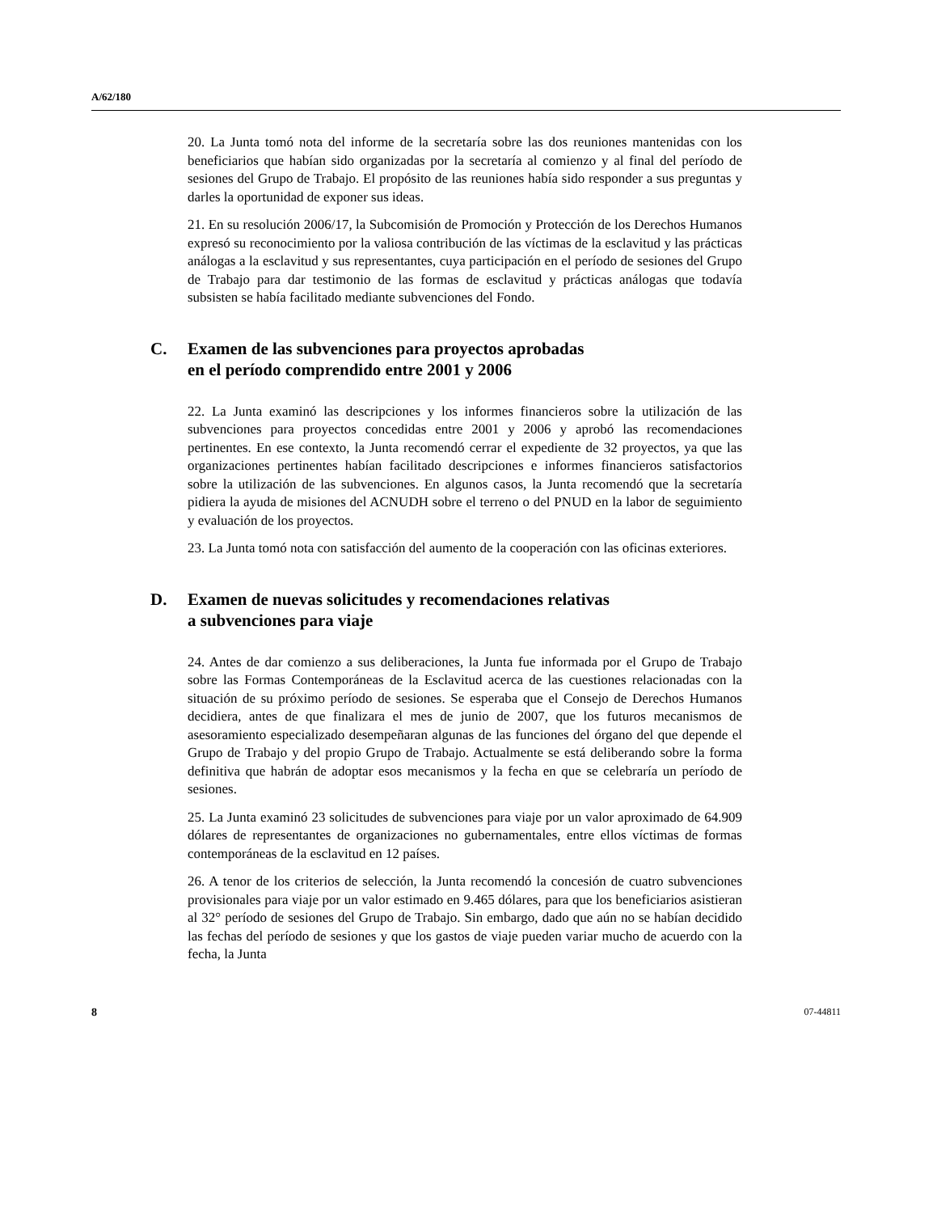A/62/180
20. La Junta tomó nota del informe de la secretaría sobre las dos reuniones mantenidas con los beneficiarios que habían sido organizadas por la secretaría al comienzo y al final del período de sesiones del Grupo de Trabajo. El propósito de las reuniones había sido responder a sus preguntas y darles la oportunidad de exponer sus ideas.
21. En su resolución 2006/17, la Subcomisión de Promoción y Protección de los Derechos Humanos expresó su reconocimiento por la valiosa contribución de las víctimas de la esclavitud y las prácticas análogas a la esclavitud y sus representantes, cuya participación en el período de sesiones del Grupo de Trabajo para dar testimonio de las formas de esclavitud y prácticas análogas que todavía subsisten se había facilitado mediante subvenciones del Fondo.
C. Examen de las subvenciones para proyectos aprobadas
en el período comprendido entre 2001 y 2006
22. La Junta examinó las descripciones y los informes financieros sobre la utilización de las subvenciones para proyectos concedidas entre 2001 y 2006 y aprobó las recomendaciones pertinentes. En ese contexto, la Junta recomendó cerrar el expediente de 32 proyectos, ya que las organizaciones pertinentes habían facilitado descripciones e informes financieros satisfactorios sobre la utilización de las subvenciones. En algunos casos, la Junta recomendó que la secretaría pidiera la ayuda de misiones del ACNUDH sobre el terreno o del PNUD en la labor de seguimiento y evaluación de los proyectos.
23. La Junta tomó nota con satisfacción del aumento de la cooperación con las oficinas exteriores.
D. Examen de nuevas solicitudes y recomendaciones relativas
a subvenciones para viaje
24. Antes de dar comienzo a sus deliberaciones, la Junta fue informada por el Grupo de Trabajo sobre las Formas Contemporáneas de la Esclavitud acerca de las cuestiones relacionadas con la situación de su próximo período de sesiones. Se esperaba que el Consejo de Derechos Humanos decidiera, antes de que finalizara el mes de junio de 2007, que los futuros mecanismos de asesoramiento especializado desempeñaran algunas de las funciones del órgano del que depende el Grupo de Trabajo y del propio Grupo de Trabajo. Actualmente se está deliberando sobre la forma definitiva que habrán de adoptar esos mecanismos y la fecha en que se celebraría un período de sesiones.
25. La Junta examinó 23 solicitudes de subvenciones para viaje por un valor aproximado de 64.909 dólares de representantes de organizaciones no gubernamentales, entre ellos víctimas de formas contemporáneas de la esclavitud en 12 países.
26. A tenor de los criterios de selección, la Junta recomendó la concesión de cuatro subvenciones provisionales para viaje por un valor estimado en 9.465 dólares, para que los beneficiarios asistieran al 32° período de sesiones del Grupo de Trabajo. Sin embargo, dado que aún no se habían decidido las fechas del período de sesiones y que los gastos de viaje pueden variar mucho de acuerdo con la fecha, la Junta
8 07-44811